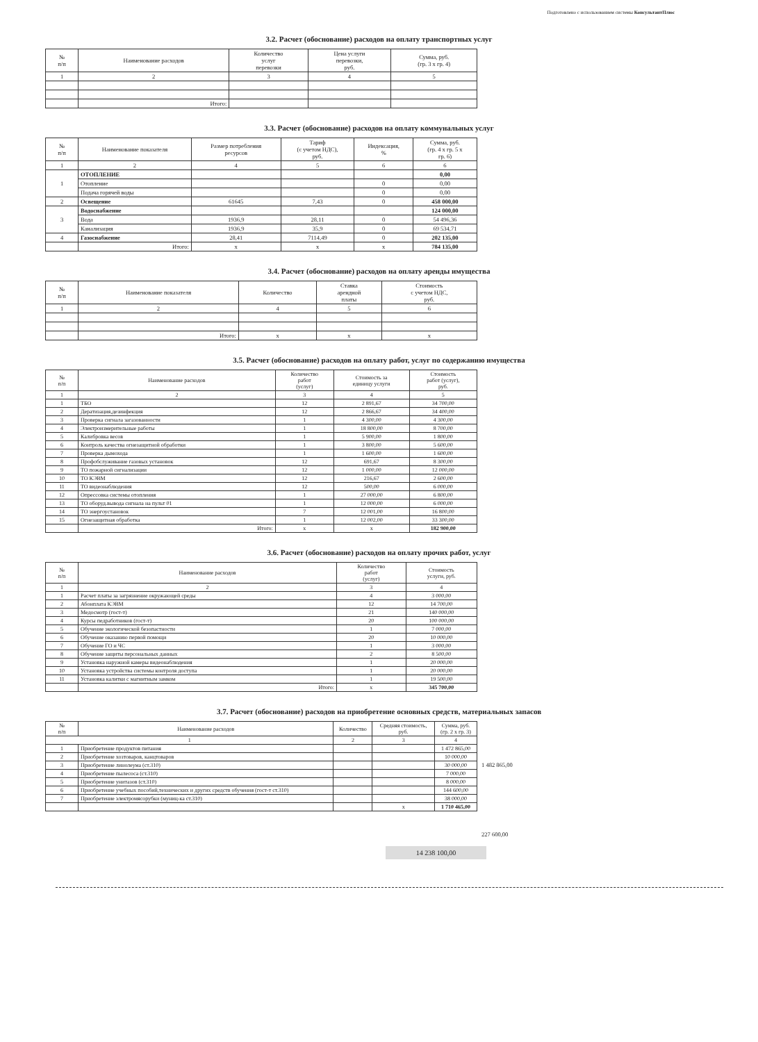Подготовлено с использованием системы КонсультантПлюс
3.2. Расчет (обоснование) расходов на оплату транспортных услуг
| № п/п | Наименование расходов | Количество услуг перевозки | Цена услуги перевозки, руб. | Сумма, руб. (гр. 3 x гр. 4) |
| --- | --- | --- | --- | --- |
| 1 | 2 | 3 | 4 | 5 |
| | Итого: | | | |
3.3. Расчет (обоснование) расходов на оплату коммунальных услуг
| № п/п | Наименование показателя | Размер потребления ресурсов | Тариф (с учетом НДС), руб. | Индексация, % | Сумма, руб. (гр. 4 x гр. 5 x гр. 6) |
| --- | --- | --- | --- | --- | --- |
| 1 | 2 | 4 | 5 | 6 | 6 |
| 1 | ОТОПЛЕНИЕ | | | | 0,00 |
| | Отопление | | | 0 | 0,00 |
| | Подача горячей воды | | | 0 | 0,00 |
| 2 | Освещение | 61645 | 7,43 | 0 | 458 000,00 |
| 3 | Водоснабжение | | | | 124 000,00 |
| | Вода | 1936,9 | 28,11 | 0 | 54 496,36 |
| | Канализация | 1936,9 | 35,9 | 0 | 69 534,71 |
| 4 | Газоснабжение | 28,41 | 7114,49 | 0 | 202 135,00 |
| | Итого: | x | x | x | 784 135,00 |
3.4. Расчет (обоснование) расходов на оплату аренды имущества
| № п/п | Наименование показателя | Количество | Ставка арендной платы | Стоимость с учетом НДС, руб. |
| --- | --- | --- | --- | --- |
| 1 | 2 | 4 | 5 | 6 |
| | Итого: | x | x | x |
3.5. Расчет (обоснование) расходов на оплату работ, услуг по содержанию имущества
| № п/п | Наименование расходов | Количество работ (услуг) | Стоимость за единицу услуги | Стоимость работ (услуг), руб. |
| --- | --- | --- | --- | --- |
| 1 | 2 | 3 | 4 | 5 |
| 1 | ТБО | 12 | 2 891,67 | 34 700,00 |
| 2 | Дератизация,дезинфекция | 12 | 2 866,67 | 34 400,00 |
| 3 | Проверка сигнала загазованности | 1 | 4 300,00 | 4 300,00 |
| 4 | Электроизмерительные работы | 1 | 18 800,00 | 8 700,00 |
| 5 | Калибровка весов | 1 | 5 900,00 | 1 800,00 |
| 6 | Контроль качества огнезащитной обработки | 1 | 3 800,00 | 5 600,00 |
| 7 | Проверка дымохода | 1 | 1 600,00 | 1 600,00 |
| 8 | Профобслуживание газовых установок | 12 | 691,67 | 8 300,00 |
| 9 | ТО пожарной сигнализации | 12 | 1 000,00 | 12 000,00 |
| 10 | ТО КЭВМ | 12 | 216,67 | 2 600,00 |
| 11 | ТО видеонаблюдения | 12 | 500,00 | 6 000,00 |
| 12 | Опрессовка системы отопления | 1 | 27 000,00 | 6 800,00 |
| 13 | ТО оборуд.вывода сигнала на пульт 01 | 1 | 12 000,00 | 6 000,00 |
| 14 | ТО энергоустановок | 7 | 12 001,00 | 16 800,00 |
| 15 | Огнезащитная обработка | 1 | 12 002,00 | 33 300,00 |
| | Итого: | x | x | 182 900,00 |
3.6. Расчет (обоснование) расходов на оплату прочих работ, услуг
| № п/п | Наименование расходов | Количество работ (услуг) | Стоимость услуги, руб. |
| --- | --- | --- | --- |
| 1 | 2 | 3 | 4 |
| 1 | Расчет платы за загрязнение окружающей среды | 4 | 3 000,00 |
| 2 | Абонплата КЭВМ | 12 | 14 700,00 |
| 3 | Медосмотр (гост-т) | 21 | 140 000,00 |
| 4 | Курсы педработников (гост-т) | 20 | 100 000,00 |
| 5 | Обучение экологической безопастности | 1 | 7 000,00 |
| 6 | Обучение оказанию первой помощи | 20 | 10 000,00 |
| 7 | Обучение ГО и ЧС | 1 | 3 000,00 |
| 8 | Обучение защиты персональных данных | 2 | 8 500,00 |
| 9 | Установка наружной камеры видеонаблюдения | 1 | 20 000,00 |
| 10 | Установка устройства системы контроля доступа | 1 | 20 000,00 |
| 11 | Установка калитки с магнитным замком | 1 | 19 500,00 |
| | Итого: | x | 345 700,00 |
3.7. Расчет (обоснование) расходов на приобретение основных средств, материальных запасов
| № п/п | Наименование расходов | Количество | Средняя стоимость, руб. | Сумма, руб. (гр. 2 x гр. 3) |
| --- | --- | --- | --- | --- |
| 1 | | 2 | 3 | 4 |
| 1 | Приобретение продуктов питания | | | 1 472 865,00 |
| 2 | Приобретение хозтоваров, канцтоваров | | | 10 000,00 |
| 3 | Приобретение линолеума (ст.310) | | | 30 000,00 |
| 4 | Приобретение пылесоса (ст.310) | | | 7 000,00 |
| 5 | Приобретение унитазов (ст.310) | | | 8 000,00 |
| 6 | Приобретение учебных пособий,технических и других средств обучения (гост-т ст.310) | | | 144 600,00 |
| 7 | Приобретение электромясорубки (муниц-ка ст.310) | | | 38 000,00 |
| | | | x | 1 710 465,00 |
1 482 865,00
227 600,00
14 238 100,00